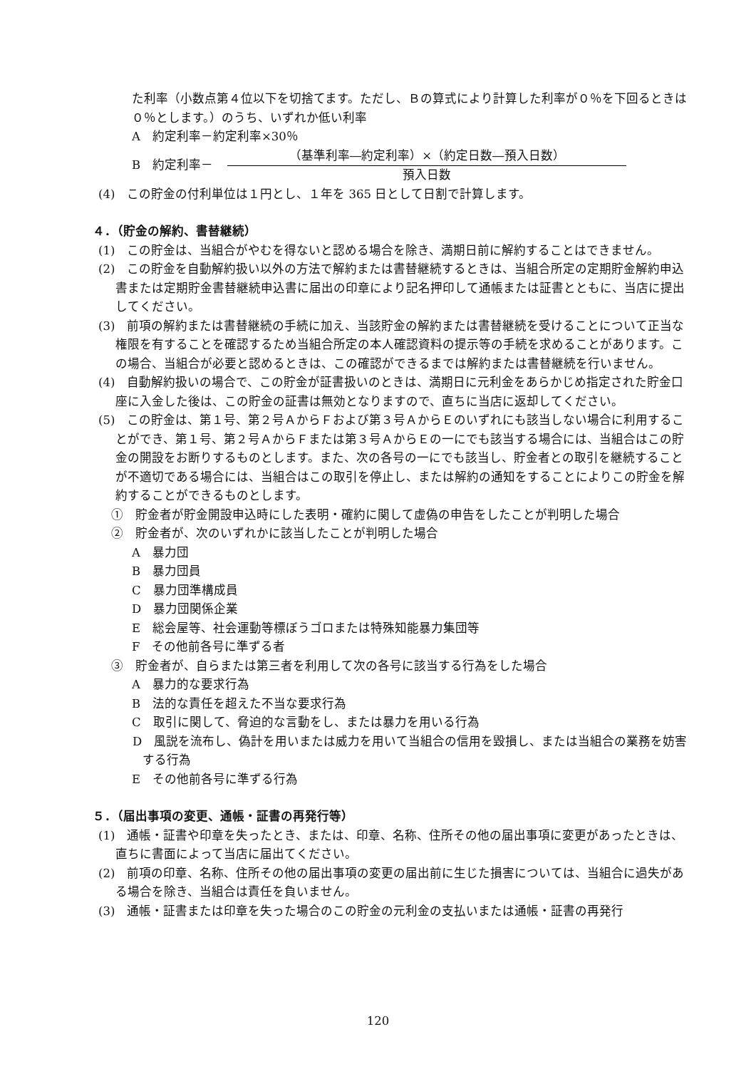た利率（小数点第４位以下を切捨てます。ただし、Ｂの算式により計算した利率が０％を下回るときは０％とします。）のうち、いずれか低い利率
A　約定利率－約定利率×30％
B　約定利率－
（基準利率―約定利率）×（約定日数―預入日数）
預入日数
(4)　この貯金の付利単位は１円とし、１年を 365 日として日割で計算します。
４．（貯金の解約、書替継続）
(1)　この貯金は、当組合がやむを得ないと認める場合を除き、満期日前に解約することはできません。
(2)　この貯金を自動解約扱い以外の方法で解約または書替継続するときは、当組合所定の定期貯金解約申込書または定期貯金書替継続申込書に届出の印章により記名押印して通帳または証書とともに、当店に提出してください。
(3)　前項の解約または書替継続の手続に加え、当該貯金の解約または書替継続を受けることについて正当な権限を有することを確認するため当組合所定の本人確認資料の提示等の手続を求めることがあります。この場合、当組合が必要と認めるときは、この確認ができるまでは解約または書替継続を行いません。
(4)　自動解約扱いの場合で、この貯金が証書扱いのときは、満期日に元利金をあらかじめ指定された貯金口座に入金した後は、この貯金の証書は無効となりますので、直ちに当店に返却してください。
(5)　この貯金は、第１号、第２号ＡからＦおよび第３号ＡからＥのいずれにも該当しない場合に利用することができ、第１号、第２号ＡからＦまたは第３号ＡからＥの一にでも該当する場合には、当組合はこの貯金の開設をお断りするものとします。また、次の各号の一にでも該当し、貯金者との取引を継続することが不適切である場合には、当組合はこの取引を停止し、または解約の通知をすることによりこの貯金を解約することができるものとします。
①　貯金者が貯金開設申込時にした表明・確約に関して虚偽の申告をしたことが判明した場合
②　貯金者が、次のいずれかに該当したことが判明した場合
A　暴力団
B　暴力団員
C　暴力団準構成員
D　暴力団関係企業
E　総会屋等、社会運動等標ぼうゴロまたは特殊知能暴力集団等
F　その他前各号に準ずる者
③　貯金者が、自らまたは第三者を利用して次の各号に該当する行為をした場合
A　暴力的な要求行為
B　法的な責任を超えた不当な要求行為
C　取引に関して、脅迫的な言動をし、または暴力を用いる行為
D　風説を流布し、偽計を用いまたは威力を用いて当組合の信用を毀損し、または当組合の業務を妨害する行為
E　その他前各号に準ずる行為
５．（届出事項の変更、通帳・証書の再発行等）
(1)　通帳・証書や印章を失ったとき、または、印章、名称、住所その他の届出事項に変更があったときは、直ちに書面によって当店に届出てください。
(2)　前項の印章、名称、住所その他の届出事項の変更の届出前に生じた損害については、当組合に過失がある場合を除き、当組合は責任を負いません。
(3)　通帳・証書または印章を失った場合のこの貯金の元利金の支払いまたは通帳・証書の再発行
120